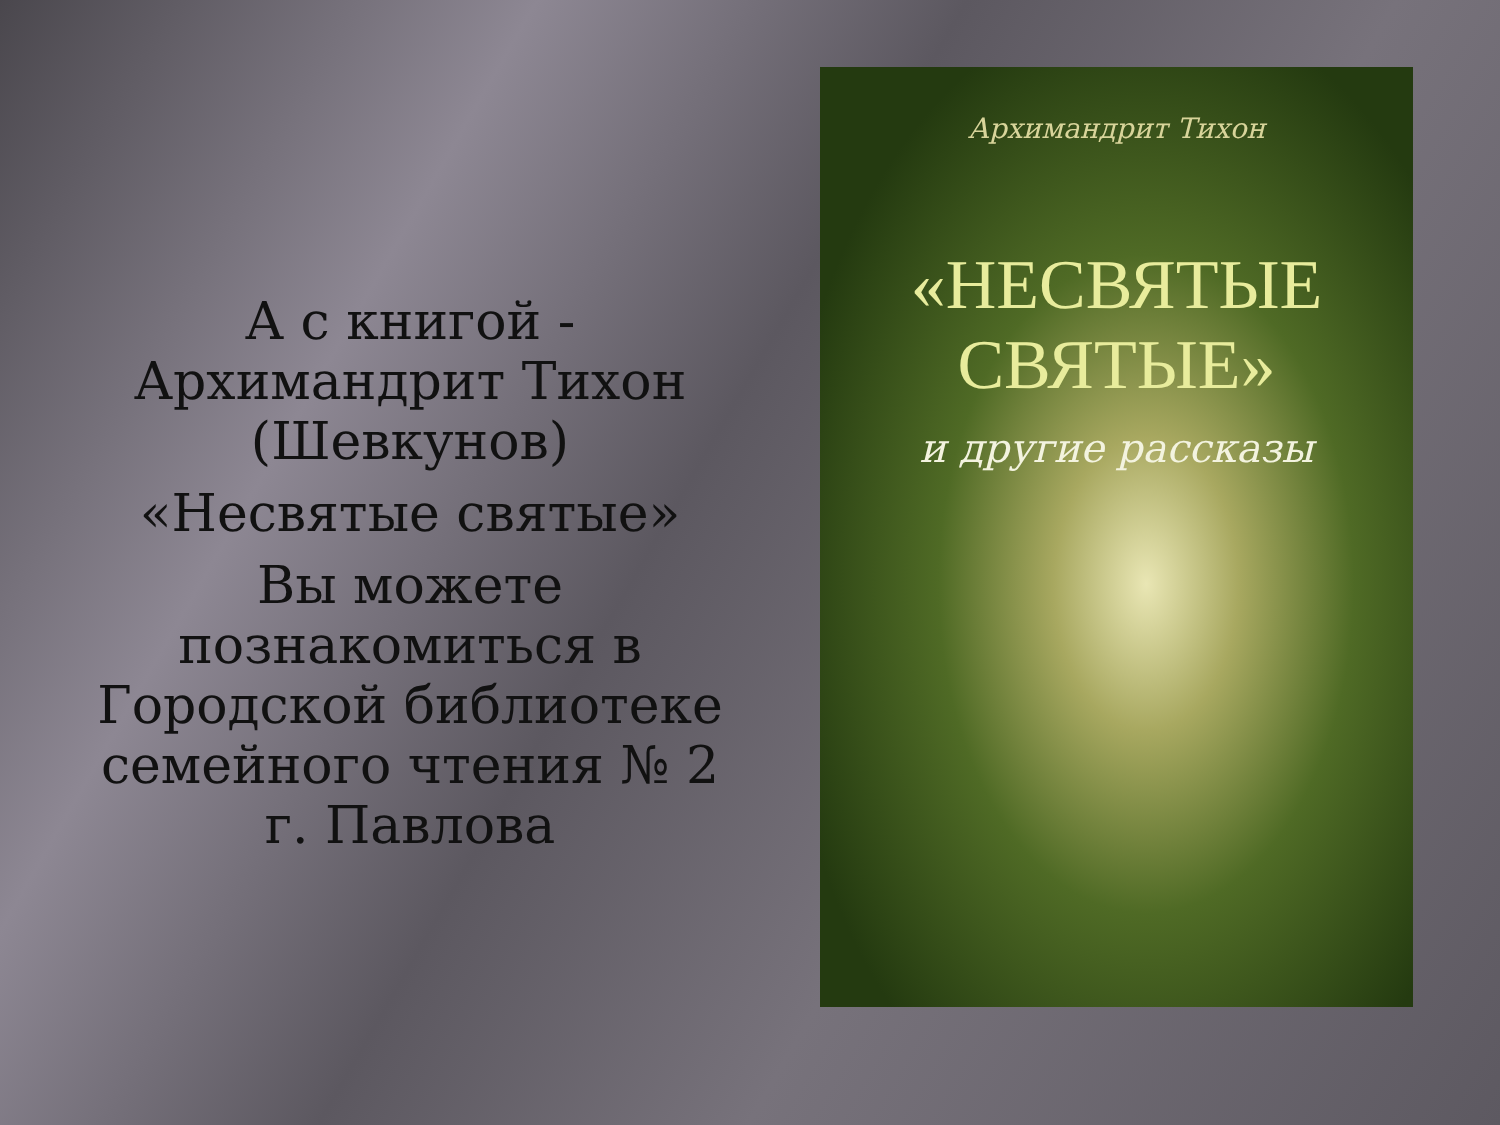А с книгой -
Архимандрит Тихон
(Шевкунов)
«Несвятые святые»
Вы можете
познакомиться в
Городской библиотеке
семейного чтения № 2
г. Павлова
Архимандрит Тихон
«НЕСВЯТЫЕ
СВЯТЫЕ»
и другие рассказы